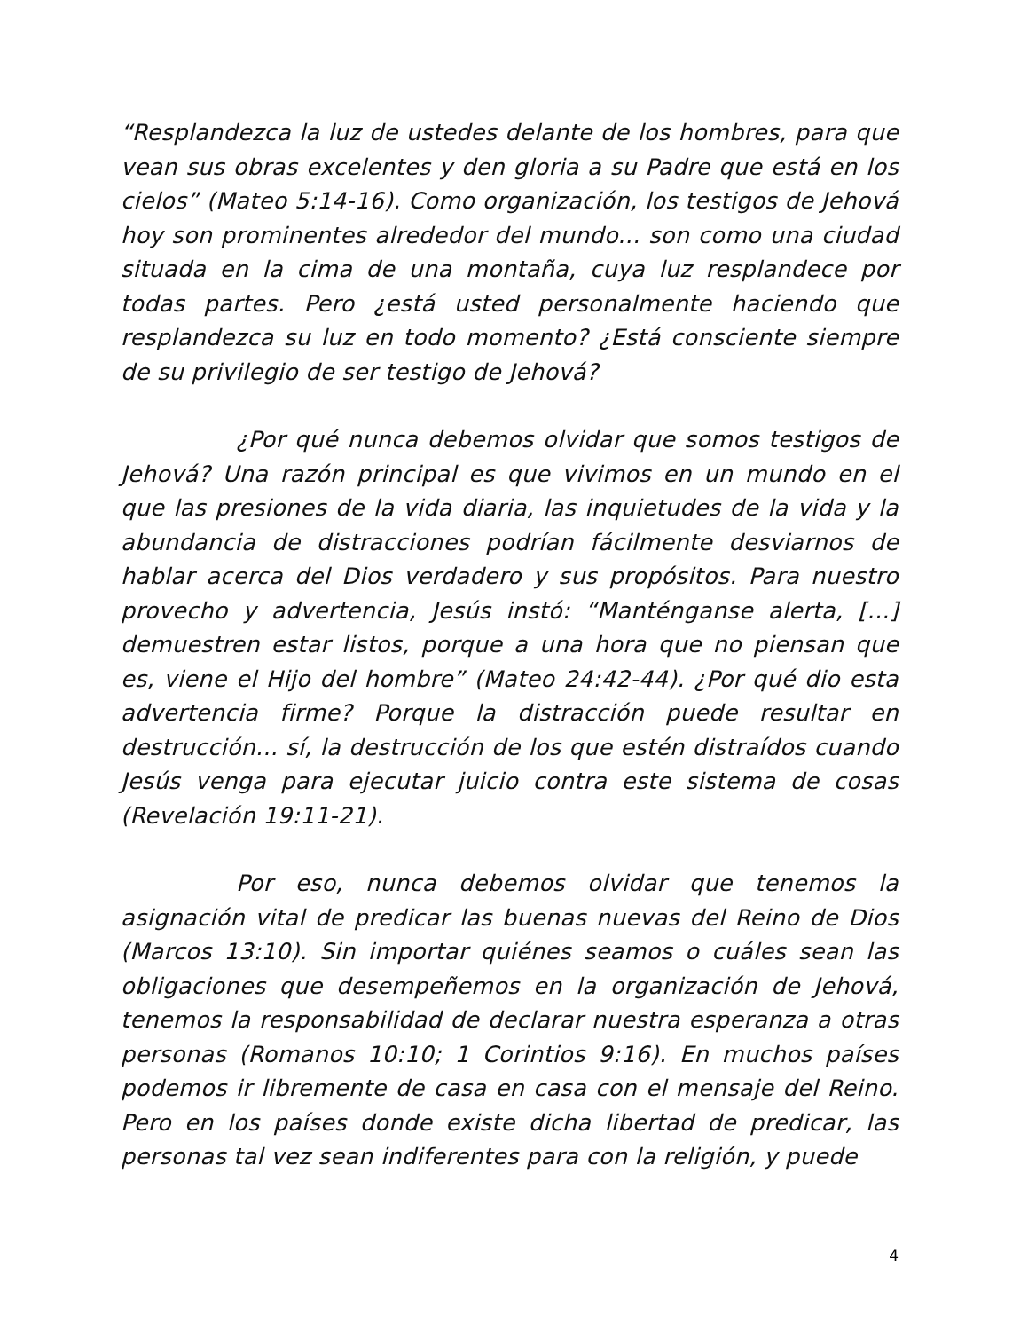“Resplandezca la luz de ustedes delante de los hombres, para que vean sus obras excelentes y den gloria a su Padre que está en los cielos” (Mateo 5:14-16). Como organización, los testigos de Jehová hoy son prominentes alrededor del mundo... son como una ciudad situada en la cima de una montaña, cuya luz resplandece por todas partes. Pero ¿está usted personalmente haciendo que resplandezca su luz en todo momento? ¿Está consciente siempre de su privilegio de ser testigo de Jehová?
¿Por qué nunca debemos olvidar que somos testigos de Jehová? Una razón principal es que vivimos en un mundo en el que las presiones de la vida diaria, las inquietudes de la vida y la abundancia de distracciones podrían fácilmente desviarnos de hablar acerca del Dios verdadero y sus propósitos. Para nuestro provecho y advertencia, Jesús instó: “Manténganse alerta, [...] demuestren estar listos, porque a una hora que no piensan que es, viene el Hijo del hombre” (Mateo 24:42-44). ¿Por qué dio esta advertencia firme? Porque la distracción puede resultar en destrucción... sí, la destrucción de los que estén distraídos cuando Jesús venga para ejecutar juicio contra este sistema de cosas (Revelación 19:11-21).
Por eso, nunca debemos olvidar que tenemos la asignación vital de predicar las buenas nuevas del Reino de Dios (Marcos 13:10). Sin importar quiénes seamos o cuáles sean las obligaciones que desempeñemos en la organización de Jehová, tenemos la responsabilidad de declarar nuestra esperanza a otras personas (Romanos 10:10; 1 Corintios 9:16). En muchos países podemos ir libremente de casa en casa con el mensaje del Reino. Pero en los países donde existe dicha libertad de predicar, las personas tal vez sean indiferentes para con la religión, y puede
4